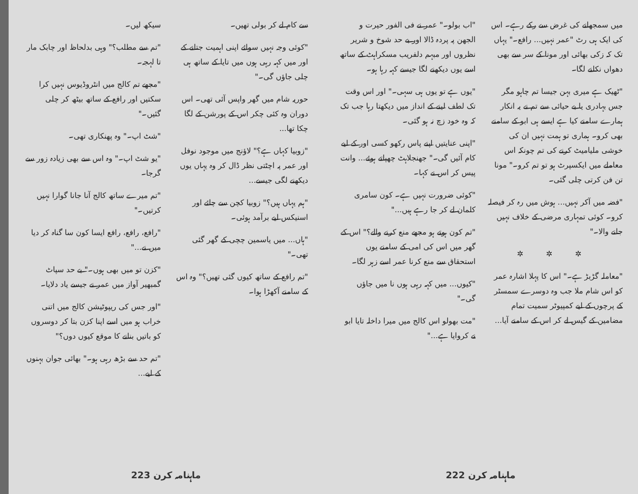میں سمجھانے کی غرض سے رکے رہے۔ اس کی ایک ہی رٹ "عمر نہیں... رافع۔" یہاں تک کہ زکی بھائی اور مونا کے سر سے بھی دھواں نکلنے لگا۔
"ٹھیک ہے میری بہن جیسا تم چاہو مگر جس بہادری یا بے حیائی سے تم نے یہ انکار ہمارے سامنے کیا ہے ایسے ہی ابو کے سامنے بھی کرو۔ ہماری تو ہمت نہیں ان کی خوشی ملیامیٹ کرنے کی تم چونکہ اس معاملے میں ایکسپرٹ ہو تو تم کرو۔" مونا تن فن کرتی چلی گئی۔
"فضہ میں آکر نہیں... ہوش میں رہ کر فیصلہ کرو۔ کوئی تمہاری مرضی کے خلاف نہیں جانے والا۔"
✲ ✲ ✲
"معاملہ گڑبڑ ہے۔" اس کا پہلا اشارہ عمر کو اس شام ملا جب وہ دوسرے سمسٹر کے پرچوں کے لیے کمپیوٹر سمیت تمام مضامین کے گیس لے کر اس کے سامنے آیا...
"اب بولو۔" عمر نے فی الفور حیرت و الجھن پہ پردہ ڈالا اور بے حد شوخ و شریر نظروں اور مبہم دلفریب مسکراہٹ کے ساتھ اسے یوں دیکھنے لگا جیسے کہہ رہا ہو۔
"یوں ہے تو یوں ہی سہی۔" اور اس وقت تک لطف لینے کے انداز میں دیکھتا رہا جب تک کہ وہ خود زچ نہ ہو گئی۔
"اپنی عنایتیں اپنے پاس رکھو کسی اور کے لیے کام آئیں گی۔" جھنجلاہٹ چھپاتے ہوئے... وانت پیس کر اس نے کہا۔
"کوئی ضرورت نہیں ہے۔ کون سامری کلمان لے کر جا رہے ہیں..."
"تم کون ہوتے ہو مجھے منع کرنے والے؟" اس کے گھر میں اس کی امی کے سامنے یوں استحقاق سے منع کرنا عمر اسے زہر لگا۔
"کیوں... میں کہہ رہی ہوں نا میں جاؤں گی۔"
"مت بھولو اس کالج میں میرا داخلہ تایا ابو نے کروایا ہے..."
ماہنامہ کرن 222
سے کام لے کر بولی تھیں۔
"کوئی وجہ نہیں سوائے اپنی اہمیت جتانے کے اور میں کہہ رہی ہوں میں تایا کے ساتھ ہی چلی جاؤں گی۔"
حوریہ شام میں گھر واپس آئی تھی۔ اس دوران وہ کئی چکر اس کے پورشن کے لگا چکا تھا...
"زوبیا کہاں ہے؟" لاؤنج میں موجود نوفل اور عمر پہ اچٹتی نظر ڈال کر وہ یہاں یوں دیکھنے لگی جیسے...
"ہم یہاں ہیں؟" زوبیا کچن سے چائے اور اسنیکس لیے برآمد ہوئی۔
"ہاں... میں یاسمین چچی کے گھر گئی تھی۔"
"تم رافع کے ساتھ کیوں گئی تھیں؟" وہ اس کے سامنے آکھڑا ہوا۔
سیکھ لیں۔
"تم سے مطلب؟" وہی بدلحاظ اور چابک مار تا لہجہ۔
"مجھے تم کالج میں انٹروڈیوس نہیں کرا سکتیں اور رافع کے ساتھ بیٹھ کر چلی گئیں۔"
"شٹ اپ۔" وہ پھنکاری تھی۔
"یو شٹ اپ۔" وہ اس سے بھی زیادہ زور سے گرجا۔
"تم میرے ساتھ کالج آنا جانا گوارا نہیں کرتیں۔"
"رافع، رافع، رافع ایسا کون سا گناہ کر دیا میں نے..."
"کزن تو میں بھی ہوں۔" بے حد سپاٹ گمبھیر آواز میں عمر نے جیسے یاد دلایا۔
"اور جس کی ریپوٹیشن کالج میں اتنی خراب ہو میں اسے اپنا کزن بتا کر دوسروں کو باتیں بنانے کا موقع کیوں دوں؟"
"تم حد سے بڑھ رہی ہو۔" بھائی جوان بہنوں کے لیے...
ماہنامہ کرن 223